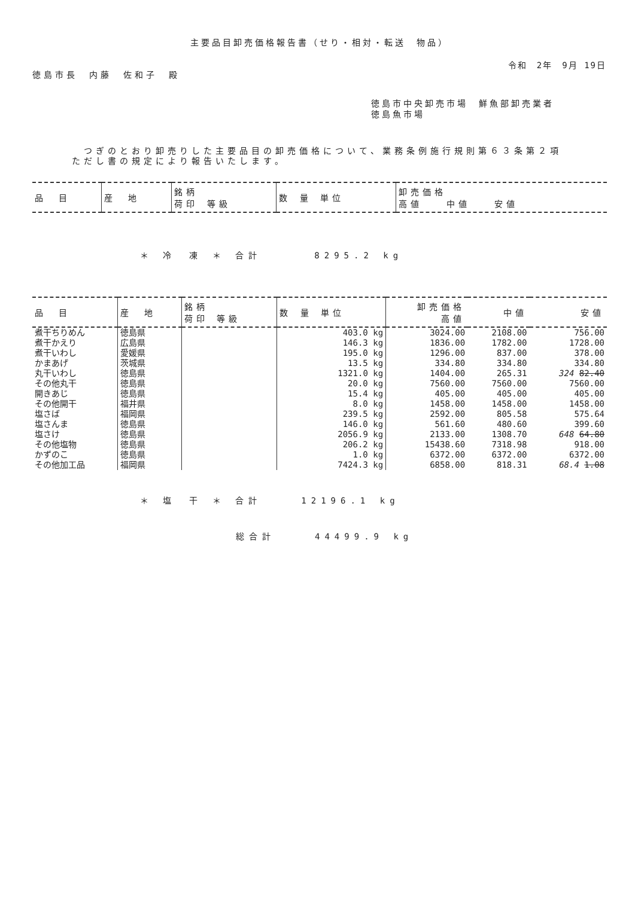主要品目卸売価格報告書（せり・相対・転送　物品）
令和　2年　9月 19日
徳島市長　内藤　佐和子　殿
徳島市中央卸売市場　鮮魚部卸売業者
徳島魚市場
　つぎのとおり卸売りした主要品目の卸売価格について、業務条例施行規則第６３条第２項ただし書の規定により報告いたします。
| 品 目 | 産 地 | 銘柄 荷印 等級 | 数 量 単位 | 卸売価格 高値 中値 安値 |
| --- | --- | --- | --- | --- |
＊ 冷　凍 ＊ 合計　　　　8295.2 kg
| 品 目 | 産 地 | 銘柄 荷印 等級 | 数 量 単位 | 卸売価格 高値 | 中値 | 安値 |
| --- | --- | --- | --- | --- | --- | --- |
| 煮干ちりめん | 徳島県 | | 403.0 kg | 3024.00 | 2108.00 | 756.00 |
| 煮干かえり | 広島県 | | 146.3 kg | 1836.00 | 1782.00 | 1728.00 |
| 煮干いわし | 愛媛県 | | 195.0 kg | 1296.00 | 837.00 | 378.00 |
| かまあげ | 茨城県 | | 13.5 kg | 334.80 | 334.80 | 334.80 |
| 丸干いわし | 徳島県 | | 1321.0 kg | 1404.00 | 265.31 | 324 82.40 |
| その他丸干 | 徳島県 | | 20.0 kg | 7560.00 | 7560.00 | 7560.00 |
| 開きあじ | 徳島県 | | 15.4 kg | 405.00 | 405.00 | 405.00 |
| その他開干 | 福井県 | | 8.0 kg | 1458.00 | 1458.00 | 1458.00 |
| 塩さば | 福岡県 | | 239.5 kg | 2592.00 | 805.58 | 575.64 |
| 塩さんま | 徳島県 | | 146.0 kg | 561.60 | 480.60 | 399.60 |
| 塩さけ | 徳島県 | | 2056.9 kg | 2133.00 | 1308.70 | 648 64.80 |
| その他塩物 | 徳島県 | | 206.2 kg | 15438.60 | 7318.98 | 918.00 |
| かずのこ | 徳島県 | | 1.0 kg | 6372.00 | 6372.00 | 6372.00 |
| その他加工品 | 福岡県 | | 7424.3 kg | 6858.00 | 818.31 | 68.4 1.08 |
＊ 塩　干 ＊ 合計　　　12196.1 kg
総合計　　　44499.9 kg